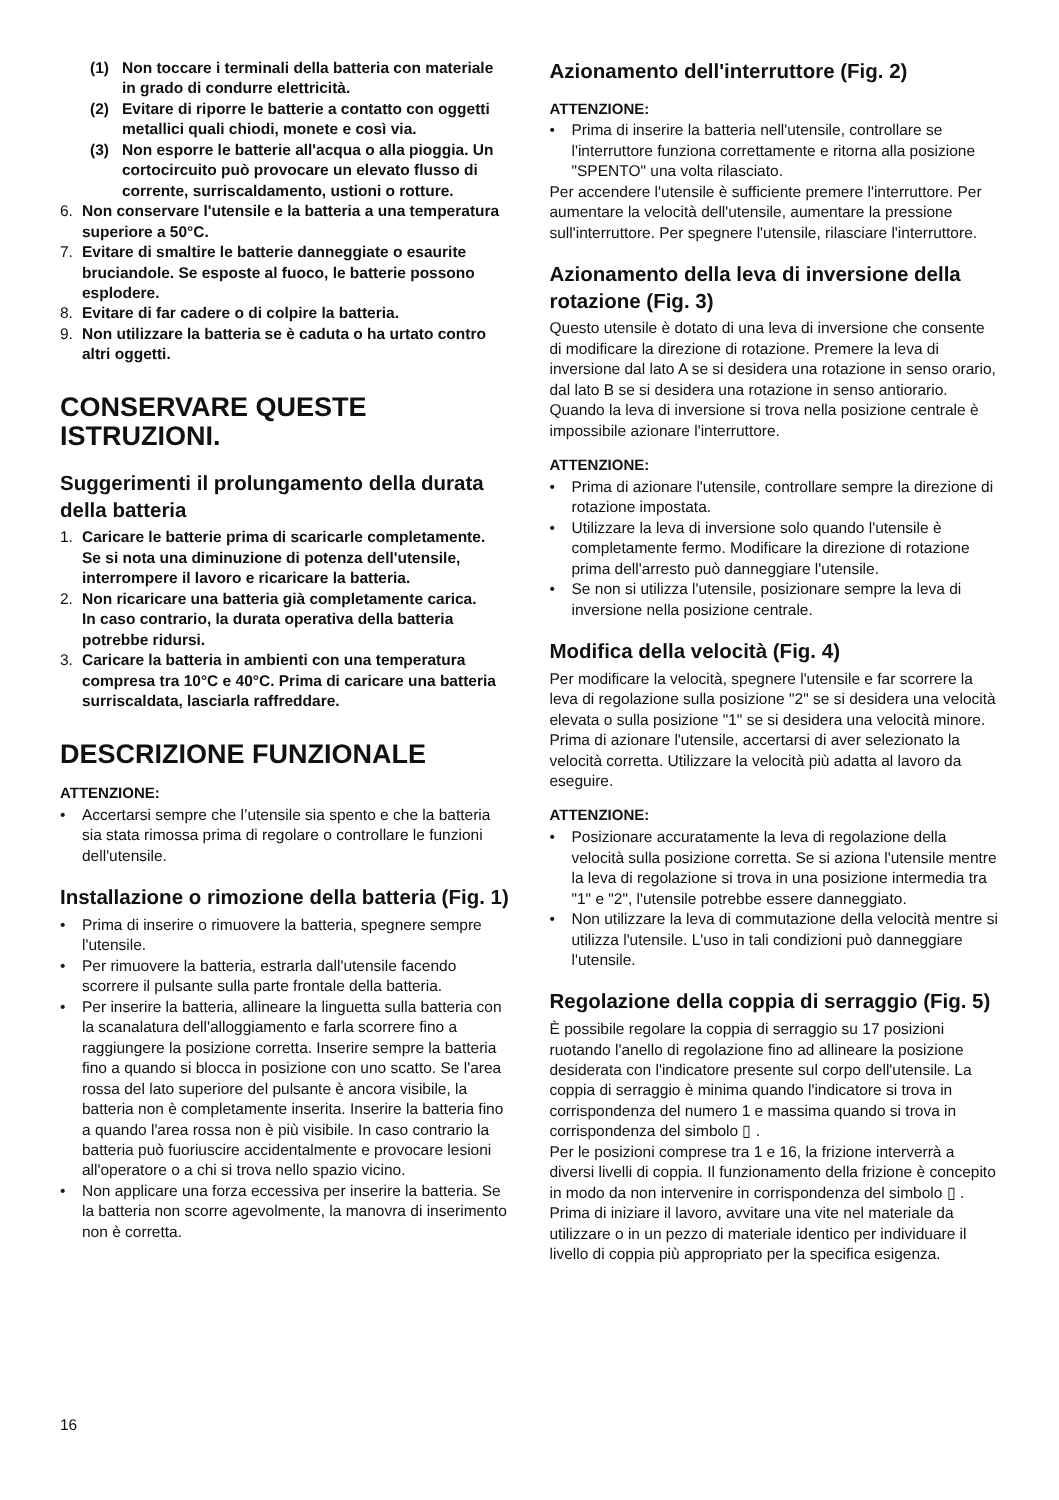(1) Non toccare i terminali della batteria con materiale in grado di condurre elettricità.
(2) Evitare di riporre le batterie a contatto con oggetti metallici quali chiodi, monete e così via.
(3) Non esporre le batterie all'acqua o alla pioggia. Un cortocircuito può provocare un elevato flusso di corrente, surriscaldamento, ustioni o rotture.
6. Non conservare l'utensile e la batteria a una temperatura superiore a 50°C.
7. Evitare di smaltire le batterie danneggiate o esaurite bruciandole. Se esposte al fuoco, le batterie possono esplodere.
8. Evitare di far cadere o di colpire la batteria.
9. Non utilizzare la batteria se è caduta o ha urtato contro altri oggetti.
CONSERVARE QUESTE ISTRUZIONI.
Suggerimenti il prolungamento della durata della batteria
1. Caricare le batterie prima di scaricarle completamente.
Se si nota una diminuzione di potenza dell'utensile, interrompere il lavoro e ricaricare la batteria.
2. Non ricaricare una batteria già completamente carica.
In caso contrario, la durata operativa della batteria potrebbe ridursi.
3. Caricare la batteria in ambienti con una temperatura compresa tra 10°C e 40°C. Prima di caricare una batteria surriscaldata, lasciarla raffreddare.
DESCRIZIONE FUNZIONALE
ATTENZIONE:
• Accertarsi sempre che l’utensile sia spento e che la batteria sia stata rimossa prima di regolare o controllare le funzioni dell'utensile.
Installazione o rimozione della batteria (Fig. 1)
• Prima di inserire o rimuovere la batteria, spegnere sempre l'utensile.
• Per rimuovere la batteria, estrarla dall'utensile facendo scorrere il pulsante sulla parte frontale della batteria.
• Per inserire la batteria, allineare la linguetta sulla batteria con la scanalatura dell'alloggiamento e farla scorrere fino a raggiungere la posizione corretta. Inserire sempre la batteria fino a quando si blocca in posizione con uno scatto. Se l'area rossa del lato superiore del pulsante è ancora visibile, la batteria non è completamente inserita. Inserire la batteria fino a quando l'area rossa non è più visibile. In caso contrario la batteria può fuoriuscire accidentalmente e provocare lesioni all'operatore o a chi si trova nello spazio vicino.
• Non applicare una forza eccessiva per inserire la batteria. Se la batteria non scorre agevolmente, la manovra di inserimento non è corretta.
Azionamento dell'interruttore (Fig. 2)
ATTENZIONE:
• Prima di inserire la batteria nell'utensile, controllare se l'interruttore funziona correttamente e ritorna alla posizione "SPENTO" una volta rilasciato.
Per accendere l'utensile è sufficiente premere l'interruttore. Per aumentare la velocità dell'utensile, aumentare la pressione sull'interruttore. Per spegnere l'utensile, rilasciare l'interruttore.
Azionamento della leva di inversione della rotazione (Fig. 3)
Questo utensile è dotato di una leva di inversione che consente di modificare la direzione di rotazione. Premere la leva di inversione dal lato A se si desidera una rotazione in senso orario, dal lato B se si desidera una rotazione in senso antiorario.
Quando la leva di inversione si trova nella posizione centrale è impossibile azionare l'interruttore.
ATTENZIONE:
• Prima di azionare l'utensile, controllare sempre la direzione di rotazione impostata.
• Utilizzare la leva di inversione solo quando l'utensile è completamente fermo. Modificare la direzione di rotazione prima dell'arresto può danneggiare l'utensile.
• Se non si utilizza l'utensile, posizionare sempre la leva di inversione nella posizione centrale.
Modifica della velocità (Fig. 4)
Per modificare la velocità, spegnere l'utensile e far scorrere la leva di regolazione sulla posizione "2" se si desidera una velocità elevata o sulla posizione "1" se si desidera una velocità minore. Prima di azionare l'utensile, accertarsi di aver selezionato la velocità corretta. Utilizzare la velocità più adatta al lavoro da eseguire.
ATTENZIONE:
• Posizionare accuratamente la leva di regolazione della velocità sulla posizione corretta. Se si aziona l'utensile mentre la leva di regolazione si trova in una posizione intermedia tra "1" e "2", l'utensile potrebbe essere danneggiato.
• Non utilizzare la leva di commutazione della velocità mentre si utilizza l'utensile. L'uso in tali condizioni può danneggiare l'utensile.
Regolazione della coppia di serraggio (Fig. 5)
È possibile regolare la coppia di serraggio su 17 posizioni ruotando l'anello di regolazione fino ad allineare la posizione desiderata con l'indicatore presente sul corpo dell'utensile. La coppia di serraggio è minima quando l'indicatore si trova in corrispondenza del numero 1 e massima quando si trova in corrispondenza del simbolo ▯ .
Per le posizioni comprese tra 1 e 16, la frizione interverrà a diversi livelli di coppia. Il funzionamento della frizione è concepito in modo da non intervenire in corrispondenza del simbolo ▯ .
Prima di iniziare il lavoro, avvitare una vite nel materiale da utilizzare o in un pezzo di materiale identico per individuare il livello di coppia più appropriato per la specifica esigenza.
16